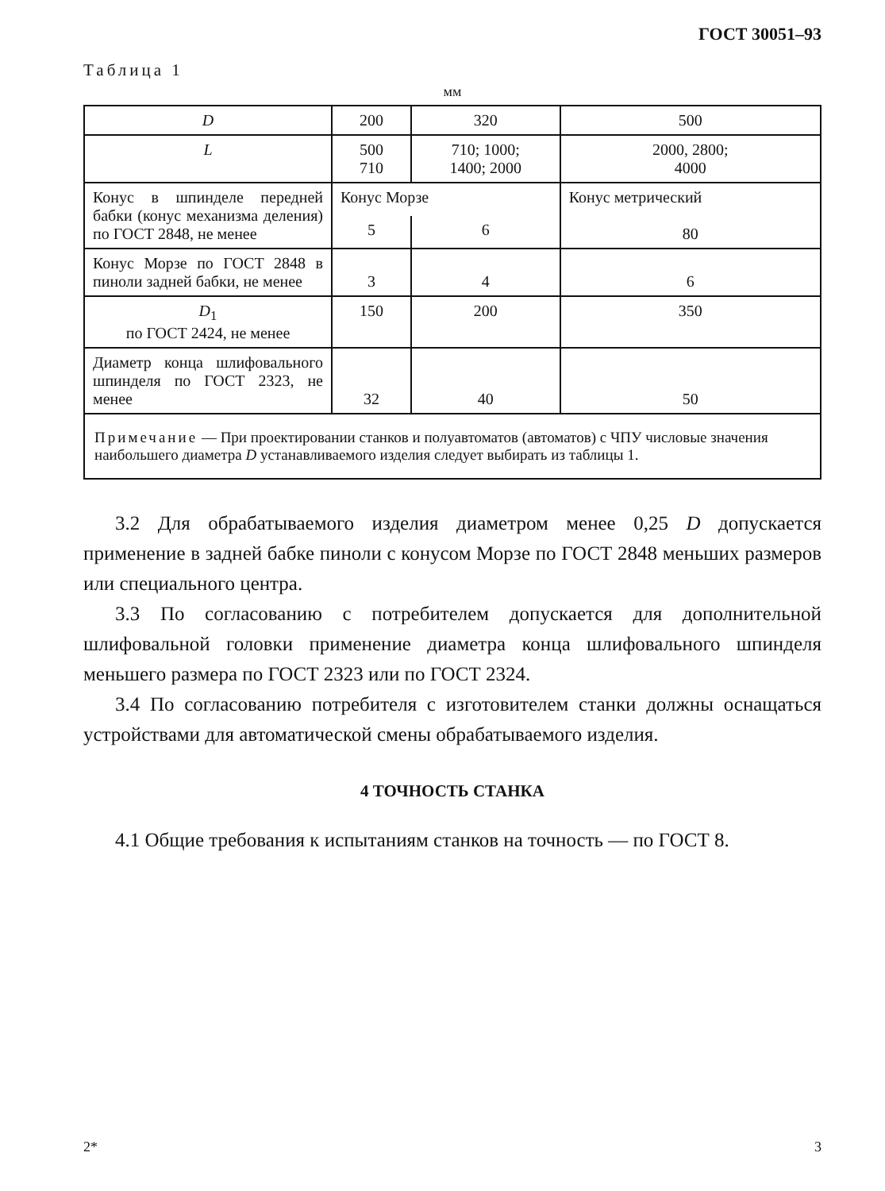ГОСТ 30051–93
Таблица 1
мм
| D | 200 | 320 | 500 |
| L | 500 710 | 710; 1000; 1400; 2000 | 2000, 2800; 4000 |
| Конус в шпинделе передней бабки (конус механизма деления) по ГОСТ 2848, не менее | Конус Морзе | | Конус метрический 80 |
| | 5 | 6 | |
| Конус Морзе по ГОСТ 2848 в пиноли задней бабки, не менее | 3 | 4 | 6 |
| D<sub>1</sub> по ГОСТ 2424, не менее | 150 | 200 | 350 |
| Диаметр конца шлифовального шпинделя по ГОСТ 2323, не менее | 32 | 40 | 50 |
| Примечание — При проектировании станков и полуавтоматов (автоматов) с ЧПУ числовые значения наибольшего диаметра D устанавливаемого изделия следует выбирать из таблицы 1. | | | |
3.2 Для обрабатываемого изделия диаметром менее 0,25 D допускается применение в задней бабке пиноли с конусом Морзе по ГОСТ 2848 меньших размеров или специального центра.
3.3 По согласованию с потребителем допускается для дополнительной шлифовальной головки применение диаметра конца шлифовального шпинделя меньшего размера по ГОСТ 2323 или по ГОСТ 2324.
3.4 По согласованию потребителя с изготовителем станки должны оснащаться устройствами для автоматической смены обрабатываемого изделия.
4 ТОЧНОСТЬ СТАНКА
4.1 Общие требования к испытаниям станков на точность — по ГОСТ 8.
2* 3